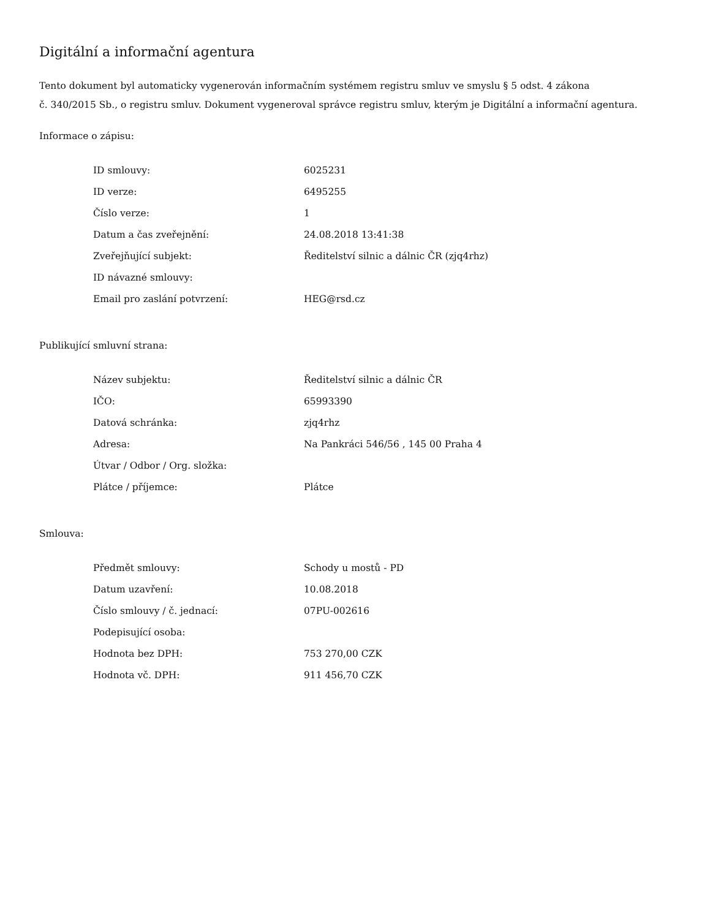Digitální a informační agentura
Tento dokument byl automaticky vygenerován informačním systémem registru smluv ve smyslu § 5 odst. 4 zákona
č. 340/2015 Sb., o registru smluv. Dokument vygeneroval správce registru smluv, kterým je Digitální a informační agentura.
Informace o zápisu:
| ID smlouvy: | 6025231 |
| ID verze: | 6495255 |
| Číslo verze: | 1 |
| Datum a čas zveřejnění: | 24.08.2018 13:41:38 |
| Zveřejňující subjekt: | Ředitelství silnic a dálnic ČR (zjq4rhz) |
| ID návazné smlouvy: | |
| Email pro zaslání potvrzení: | HEG@rsd.cz |
Publikující smluvní strana:
| Název subjektu: | Ředitelství silnic a dálnic ČR |
| IČO: | 65993390 |
| Datová schránka: | zjq4rhz |
| Adresa: | Na Pankráci 546/56 , 145 00 Praha 4 |
| Útvar / Odbor / Org. složka: | |
| Plátce / příjemce: | Plátce |
Smlouva:
| Předmět smlouvy: | Schody u mostů - PD |
| Datum uzavření: | 10.08.2018 |
| Číslo smlouvy / č. jednací: | 07PU-002616 |
| Podepisující osoba: | |
| Hodnota bez DPH: | 753 270,00 CZK |
| Hodnota vč. DPH: | 911 456,70 CZK |